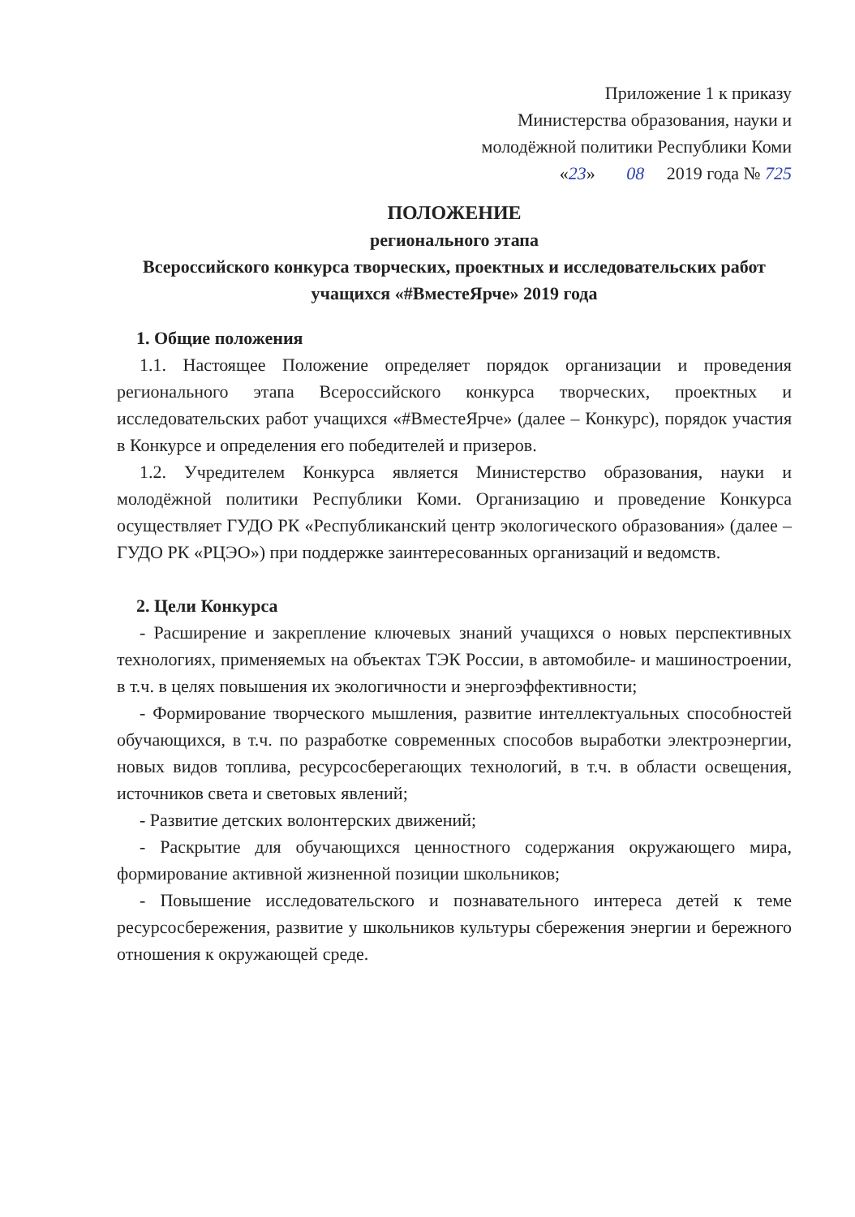Приложение 1 к приказу
Министерства образования, науки и
молодёжной политики Республики Коми
«23» 08 2019 года № 725
ПОЛОЖЕНИЕ
регионального этапа
Всероссийского конкурса творческих, проектных и исследовательских работ учащихся «#ВместеЯрче» 2019 года
1. Общие положения
1.1. Настоящее Положение определяет порядок организации и проведения регионального этапа Всероссийского конкурса творческих, проектных и исследовательских работ учащихся «#ВместеЯрче» (далее – Конкурс), порядок участия в Конкурсе и определения его победителей и призеров.
1.2. Учредителем Конкурса является Министерство образования, науки и молодёжной политики Республики Коми. Организацию и проведение Конкурса осуществляет ГУДО РК «Республиканский центр экологического образования» (далее – ГУДО РК «РЦЭО») при поддержке заинтересованных организаций и ведомств.
2. Цели Конкурса
- Расширение и закрепление ключевых знаний учащихся о новых перспективных технологиях, применяемых на объектах ТЭК России, в автомобиле- и машиностроении, в т.ч. в целях повышения их экологичности и энергоэффективности;
- Формирование творческого мышления, развитие интеллектуальных способностей обучающихся, в т.ч. по разработке современных способов выработки электроэнергии, новых видов топлива, ресурсосберегающих технологий, в т.ч. в области освещения, источников света и световых явлений;
- Развитие детских волонтерских движений;
- Раскрытие для обучающихся ценностного содержания окружающего мира, формирование активной жизненной позиции школьников;
- Повышение исследовательского и познавательного интереса детей к теме ресурсосбережения, развитие у школьников культуры сбережения энергии и бережного отношения к окружающей среде.